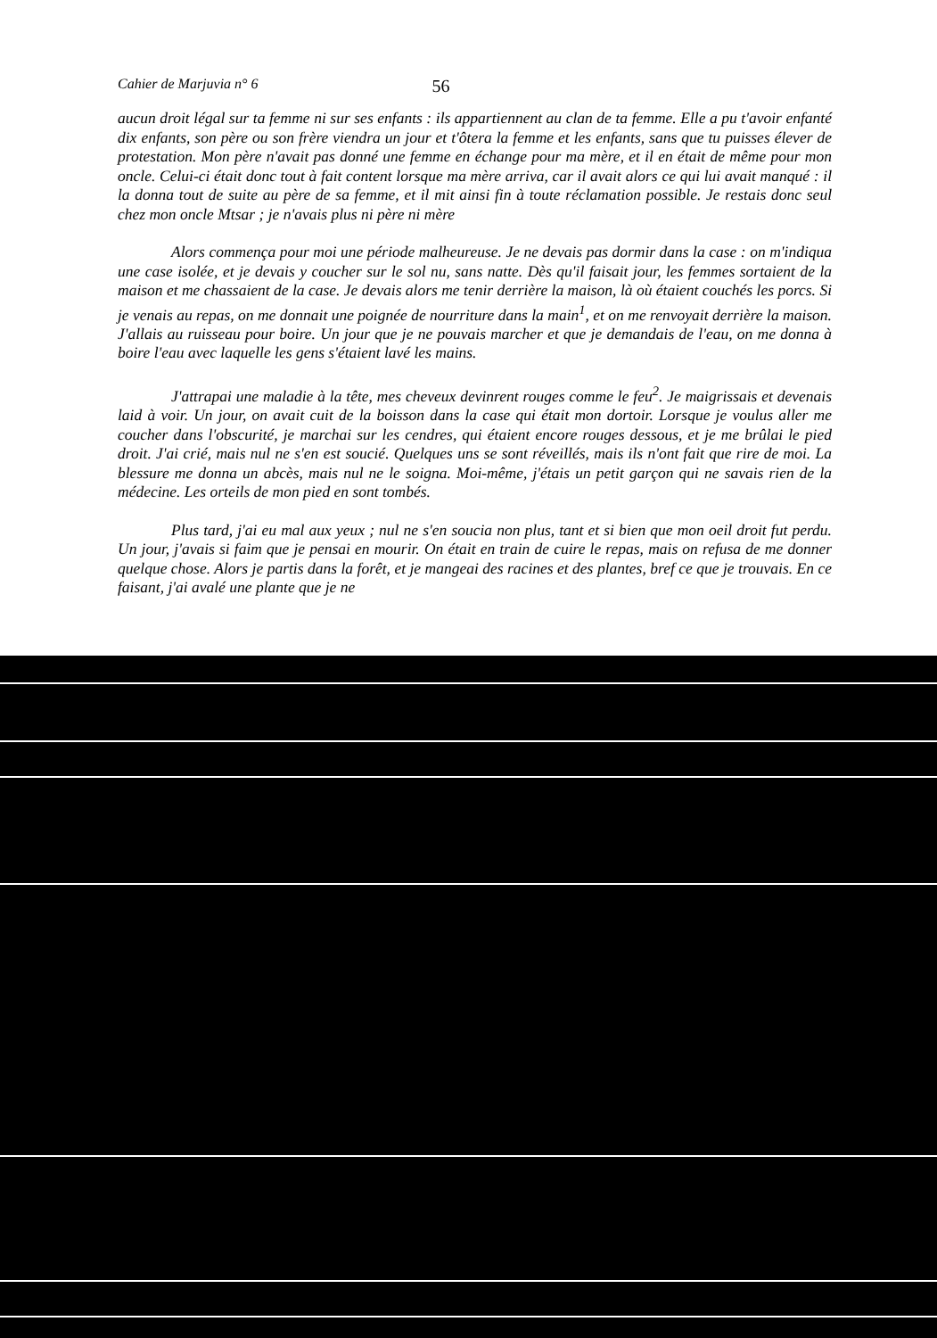Cahier de Marjuvia n° 6 56
aucun droit légal sur ta femme ni sur ses enfants : ils appartiennent au clan de ta femme. Elle a pu t'avoir enfanté dix enfants, son père ou son frère viendra un jour et t'ôtera la femme et les enfants, sans que tu puisses élever de protestation. Mon père n'avait pas donné une femme en échange pour ma mère, et il en était de même pour mon oncle. Celui-ci était donc tout à fait content lorsque ma mère arriva, car il avait alors ce qui lui avait manqué : il la donna tout de suite au père de sa femme, et il mit ainsi fin à toute réclamation possible. Je restais donc seul chez mon oncle Mtsar ; je n'avais plus ni père ni mère
Alors commença pour moi une période malheureuse. Je ne devais pas dormir dans la case : on m'indiqua une case isolée, et je devais y coucher sur le sol nu, sans natte. Dès qu'il faisait jour, les femmes sortaient de la maison et me chassaient de la case. Je devais alors me tenir derrière la maison, là où étaient couchés les porcs. Si je venais au repas, on me donnait une poignée de nourriture dans la main<sup>1</sup>, et on me renvoyait derrière la maison. J'allais au ruisseau pour boire. Un jour que je ne pouvais marcher et que je demandais de l'eau, on me donna à boire l'eau avec laquelle les gens s'étaient lavé les mains.
J'attrapai une maladie à la tête, mes cheveux devinrent rouges comme le feu<sup>2</sup>. Je maigrissais et devenais laid à voir. Un jour, on avait cuit de la boisson dans la case qui était mon dortoir. Lorsque je voulus aller me coucher dans l'obscurité, je marchai sur les cendres, qui étaient encore rouges dessous, et je me brûlai le pied droit. J'ai crié, mais nul ne s'en est soucié. Quelques uns se sont réveillés, mais ils n'ont fait que rire de moi. La blessure me donna un abcès, mais nul ne le soigna. Moi-même, j'étais un petit garçon qui ne savais rien de la médecine. Les orteils de mon pied en sont tombés.
Plus tard, j'ai eu mal aux yeux ; nul ne s'en soucia non plus, tant et si bien que mon oeil droit fut perdu. Un jour, j'avais si faim que je pensai en mourir. On était en train de cuire le repas, mais on refusa de me donner quelque chose. Alors je partis dans la forêt, et je mangeai des racines et des plantes, bref ce que je trouvais. En ce faisant, j'ai avalé une plante que je ne